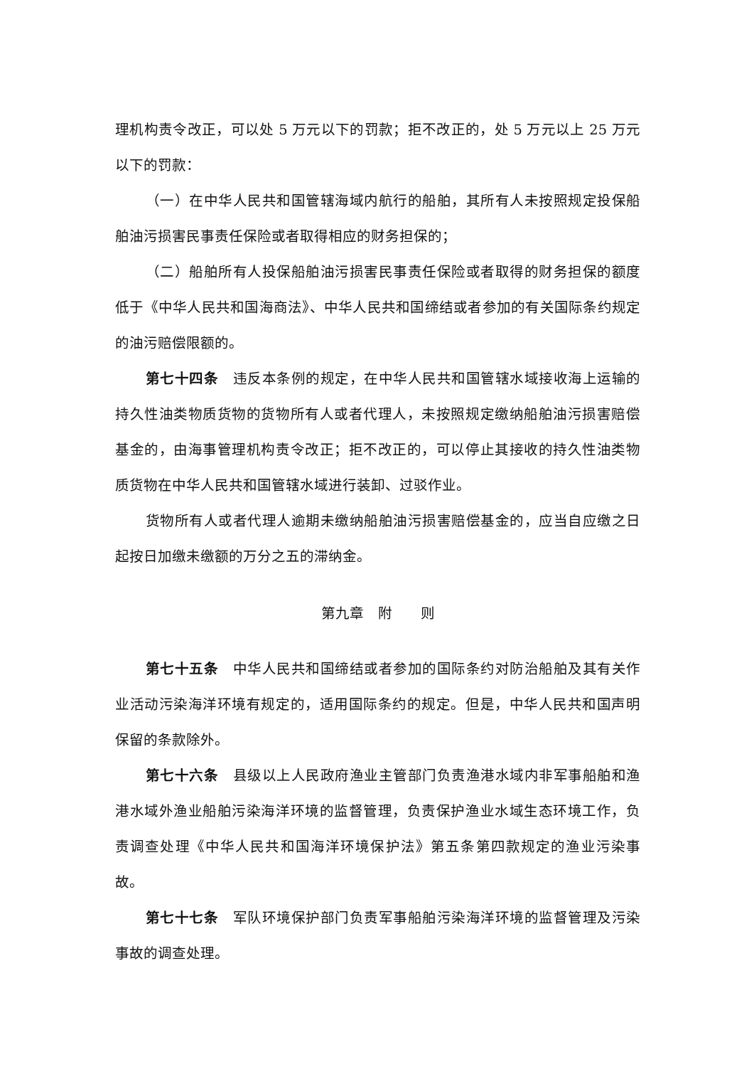理机构责令改正，可以处 5 万元以下的罚款；拒不改正的，处 5 万元以上 25 万元以下的罚款：
（一）在中华人民共和国管辖海域内航行的船舶，其所有人未按照规定投保船舶油污损害民事责任保险或者取得相应的财务担保的；
（二）船舶所有人投保船舶油污损害民事责任保险或者取得的财务担保的额度低于《中华人民共和国海商法》、中华人民共和国缔结或者参加的有关国际条约规定的油污赔偿限额的。
第七十四条　违反本条例的规定，在中华人民共和国管辖水域接收海上运输的持久性油类物质货物的货物所有人或者代理人，未按照规定缴纳船舶油污损害赔偿基金的，由海事管理机构责令改正；拒不改正的，可以停止其接收的持久性油类物质货物在中华人民共和国管辖水域进行装卸、过驳作业。
货物所有人或者代理人逾期未缴纳船舶油污损害赔偿基金的，应当自应缴之日起按日加缴未缴额的万分之五的滞纳金。
第九章　附　　则
第七十五条　中华人民共和国缔结或者参加的国际条约对防治船舶及其有关作业活动污染海洋环境有规定的，适用国际条约的规定。但是，中华人民共和国声明保留的条款除外。
第七十六条　县级以上人民政府渔业主管部门负责渔港水域内非军事船舶和渔港水域外渔业船舶污染海洋环境的监督管理，负责保护渔业水域生态环境工作，负责调查处理《中华人民共和国海洋环境保护法》第五条第四款规定的渔业污染事故。
第七十七条　军队环境保护部门负责军事船舶污染海洋环境的监督管理及污染事故的调查处理。